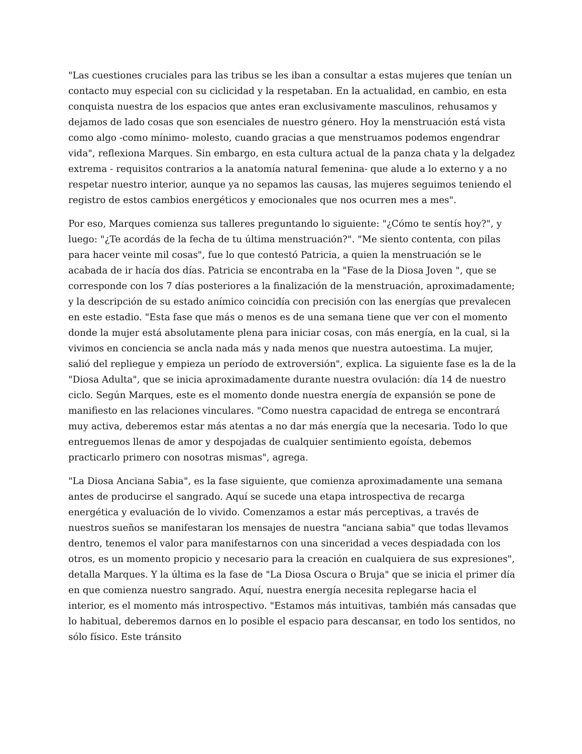"Las cuestiones cruciales para las tribus se les iban a consultar a estas mujeres que tenían un contacto muy especial con su ciclicidad y la respetaban. En la actualidad, en cambio, en esta conquista nuestra de los espacios que antes eran exclusivamente masculinos, rehusamos y dejamos de lado cosas que son esenciales de nuestro género. Hoy la menstruación está vista como algo -como mínimo- molesto, cuando gracias a que menstruamos podemos engendrar vida", reflexiona Marques. Sin embargo, en esta cultura actual de la panza chata y la delgadez extrema - requisitos contrarios a la anatomía natural femenina- que alude a lo externo y a no respetar nuestro interior, aunque ya no sepamos las causas, las mujeres seguimos teniendo el registro de estos cambios energéticos y emocionales que nos ocurren mes a mes".
Por eso, Marques comienza sus talleres preguntando lo siguiente: "¿Cómo te sentís hoy?", y luego: "¿Te acordás de la fecha de tu última menstruación?". "Me siento contenta, con pilas para hacer veinte mil cosas", fue lo que contestó Patricia, a quien la menstruación se le acabada de ir hacía dos días. Patricia se encontraba en la "Fase de la Diosa Joven ", que se corresponde con los 7 días posteriores a la finalización de la menstruación, aproximadamente; y la descripción de su estado anímico coincidía con precisión con las energías que prevalecen en este estadio. "Esta fase que más o menos es de una semana tiene que ver con el momento donde la mujer está absolutamente plena para iniciar cosas, con más energía, en la cual, si la vivimos en conciencia se ancla nada más y nada menos que nuestra autoestima. La mujer, salió del repliegue y empieza un período de extroversión", explica. La siguiente fase es la de la "Diosa Adulta", que se inicia aproximadamente durante nuestra ovulación: día 14 de nuestro ciclo. Según Marques, este es el momento donde nuestra energía de expansión se pone de manifiesto en las relaciones vinculares. "Como nuestra capacidad de entrega se encontrará muy activa, deberemos estar más atentas a no dar más energía que la necesaria. Todo lo que entreguemos llenas de amor y despojadas de cualquier sentimiento egoísta, debemos practicarlo primero con nosotras mismas", agrega.
"La Diosa Anciana Sabia", es la fase siguiente, que comienza aproximadamente una semana antes de producirse el sangrado. Aquí se sucede una etapa introspectiva de recarga energética y evaluación de lo vivido. Comenzamos a estar más perceptivas, a través de nuestros sueños se manifestaran los mensajes de nuestra "anciana sabia" que todas llevamos dentro, tenemos el valor para manifestarnos con una sinceridad a veces despiadada con los otros, es un momento propicio y necesario para la creación en cualquiera de sus expresiones", detalla Marques. Y la última es la fase de "La Diosa Oscura o Bruja" que se inicia el primer día en que comienza nuestro sangrado. Aquí, nuestra energía necesita replegarse hacia el interior, es el momento más introspectivo. "Estamos más intuitivas, también más cansadas que lo habitual, deberemos darnos en lo posible el espacio para descansar, en todo los sentidos, no sólo físico. Este tránsito